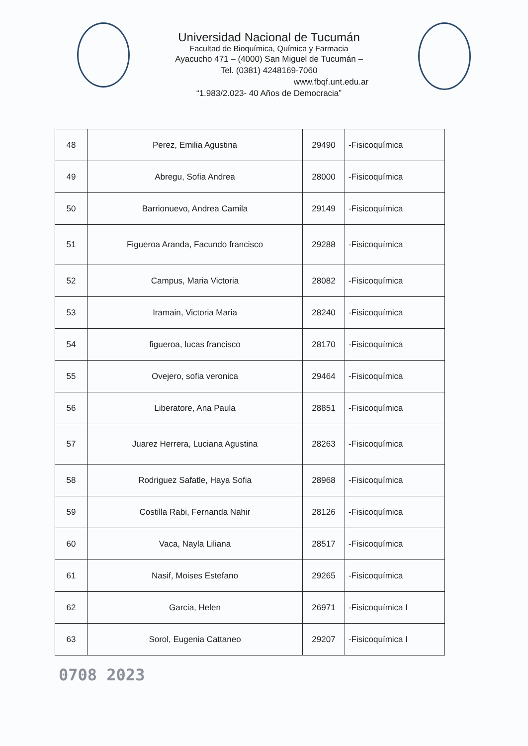Universidad Nacional de Tucumán
Facultad de Bioquímica, Química y Farmacia
Ayacucho 471 – (4000) San Miguel de Tucumán –
Tel. (0381) 4248169-7060
www.fbqf.unt.edu.ar
“1.983/2.023- 40 Años de Democracia”
| 48 | Perez, Emilia Agustina | 29490 | -Fisicoquímica |
| 49 | Abregu, Sofia Andrea | 28000 | -Fisicoquímica |
| 50 | Barrionuevo, Andrea Camila | 29149 | -Fisicoquímica |
| 51 | Figueroa Aranda, Facundo francisco | 29288 | -Fisicoquímica |
| 52 | Campus, Maria Victoria | 28082 | -Fisicoquímica |
| 53 | Iramain, Victoria Maria | 28240 | -Fisicoquímica |
| 54 | figueroa, lucas francisco | 28170 | -Fisicoquímica |
| 55 | Ovejero, sofia veronica | 29464 | -Fisicoquímica |
| 56 | Liberatore, Ana Paula | 28851 | -Fisicoquímica |
| 57 | Juarez Herrera, Luciana Agustina | 28263 | -Fisicoquímica |
| 58 | Rodriguez Safatle, Haya Sofia | 28968 | -Fisicoquímica |
| 59 | Costilla Rabi, Fernanda Nahir | 28126 | -Fisicoquímica |
| 60 | Vaca, Nayla Liliana | 28517 | -Fisicoquímica |
| 61 | Nasif, Moises Estefano | 29265 | -Fisicoquímica |
| 62 | Garcia, Helen | 26971 | -Fisicoquímica I |
| 63 | Sorol, Eugenia Cattaneo | 29207 | -Fisicoquímica I |
0708 2023